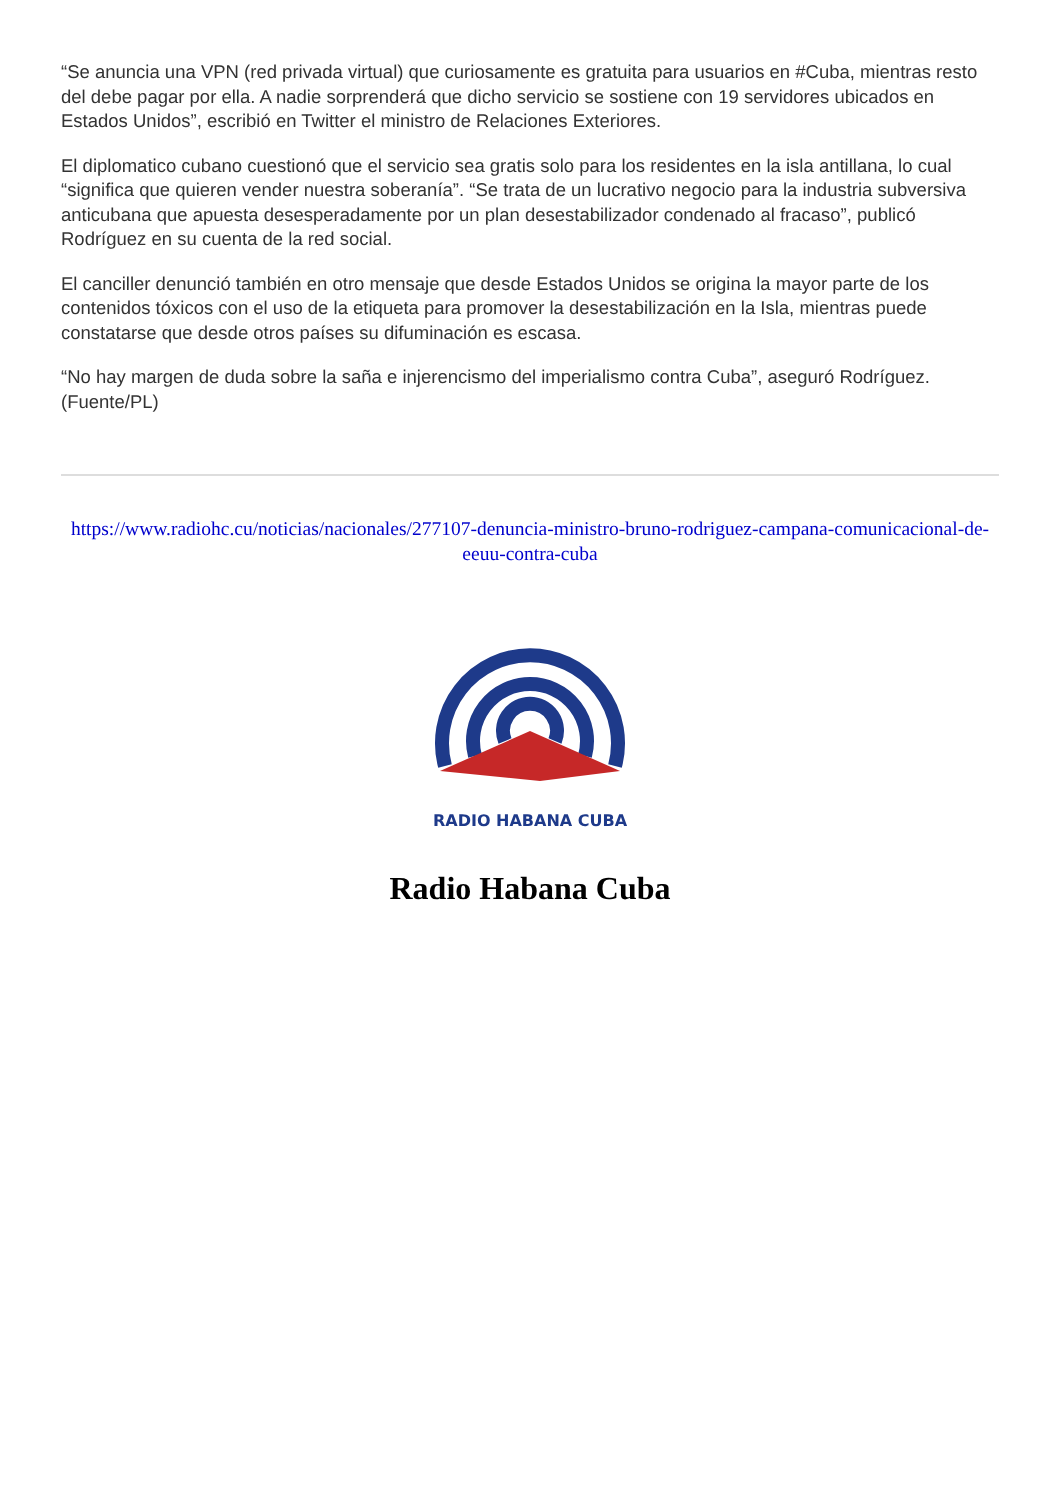“Se anuncia una VPN (red privada virtual) que curiosamente es gratuita para usuarios en #Cuba, mientras resto del debe pagar por ella. A nadie sorprenderá que dicho servicio se sostiene con 19 servidores ubicados en Estados Unidos”, escribió en Twitter el ministro de Relaciones Exteriores.
El diplomatico cubano cuestionó que el servicio sea gratis solo para los residentes en la isla antillana, lo cual “significa que quieren vender nuestra soberanía”. “Se trata de un lucrativo negocio para la industria subversiva anticubana que apuesta desesperadamente por un plan desestabilizador condenado al fracaso”, publicó Rodríguez en su cuenta de la red social.
El canciller denunció también en otro mensaje que desde Estados Unidos se origina la mayor parte de los contenidos tóxicos con el uso de la etiqueta para promover la desestabilización en la Isla, mientras puede constatarse que desde otros países su difuminación es escasa.
“No hay margen de duda sobre la saña e injerencismo del imperialismo contra Cuba”, aseguró Rodríguez. (Fuente/PL)
https://www.radiohc.cu/noticias/nacionales/277107-denuncia-ministro-bruno-rodriguez-campana-comunicacional-de-eeuu-contra-cuba
RADIO HABANA CUBA
Radio Habana Cuba